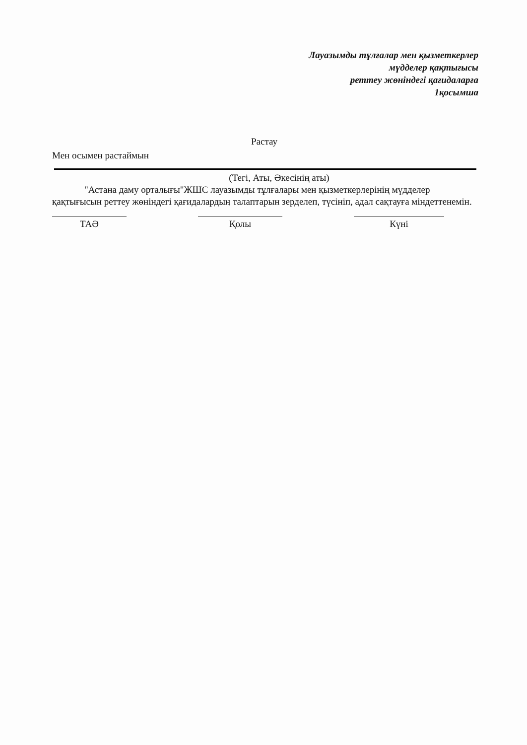Лауазымды тұлғалар мен қызметкерлер
мүдделер қақтығысы
реттеу жөніндегі қағидаларға
1қосымша
Растау
Мен осымен растаймын
(Тегі, Аты, Әкесінің аты)
"Астана даму орталығы"ЖШС лауазымды тұлғалары мен қызметкерлерінің мүдделер қақтығысын реттеу жөніндегі қағидалардың талаптарын зерделеп, түсініп, адал сақтауға міндеттенемін.
ТАӘ Қолы Күні